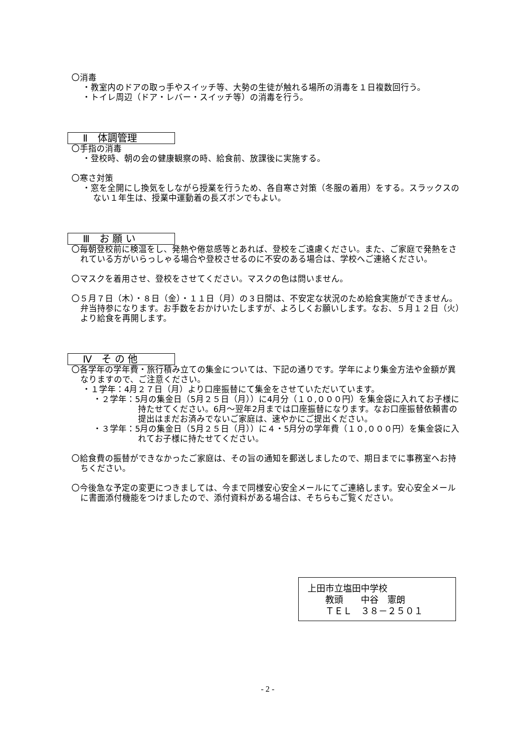〇消毒
・教室内のドアの取っ手やスイッチ等、大勢の生徒が触れる場所の消毒を１日複数回行う。
・トイレ周辺（ドア・レバー・スイッチ等）の消毒を行う。
Ⅱ　体調管理
〇手指の消毒
・登校時、朝の会の健康観察の時、給食前、放課後に実施する。
〇寒さ対策
・窓を全開にし換気をしながら授業を行うため、各自寒さ対策（冬服の着用）をする。スラックスのない１年生は、授業中運動着の長ズボンでもよい。
Ⅲ　お 願 い
〇毎朝登校前に検温をし、発熱や倦怠感等とあれば、登校をご遠慮ください。また、ご家庭で発熱をされている方がいらっしゃる場合や登校させるのに不安のある場合は、学校へご連絡ください。
〇マスクを着用させ、登校をさせてください。マスクの色は問いません。
〇５月７日（木）・８日（金）・１１日（月）の３日間は、不安定な状況のため給食実施ができません。弁当持参になります。お手数をおかけいたしますが、よろしくお願いします。なお、５月１２日（火）より給食を再開します。
Ⅳ　そ の 他
〇各学年の学年費・旅行積み立ての集金については、下記の通りです。学年により集金方法や金額が異なりますので、ご注意ください。
・１学年：4月２７日（月）より口座振替にて集金をさせていただいています。
・２学年：5月の集金日（5月２５日（月））に4月分（１０,０００円）を集金袋に入れてお子様に持たせてください。6月～翌年2月までは口座振替になります。なお口座振替依頼書の提出はまだお済みでないご家庭は、速やかにご提出ください。
・３学年：5月の集金日（5月２５日（月））に４・5月分の学年費（１０,０００円）を集金袋に入れてお子様に持たせてください。
〇給食費の振替ができなかったご家庭は、その旨の通知を郵送しましたので、期日までに事務室へお持ちください。
〇今後急な予定の変更につきましては、今まで同様安心安全メールにてご連絡します。安心安全メールに書面添付機能をつけましたので、添付資料がある場合は、そちらもご覧ください。
上田市立塩田中学校
　　教頭　　中谷　憲朗
　　ＴＥＬ　３８－２５０１
- 2 -